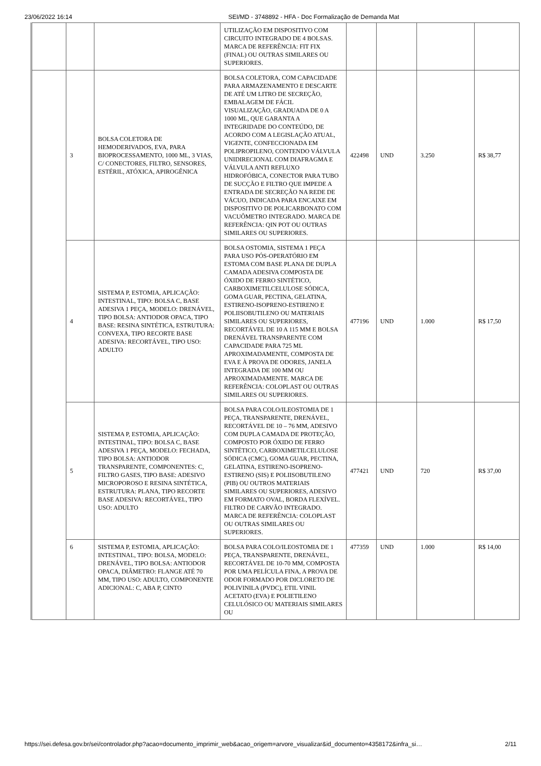23/06/2022 16:14 SEI/MD - 3748892 - HFA - Doc Formalização de Demanda Mat
| | | | UTILIZAÇÃO EM DISPOSITIVO COM CIRCUITO INTEGRADO DE 4 BOLSAS. MARCA DE REFERÊNCIA: FIT FIX (FINAL) OU OUTRAS SIMILARES OU SUPERIORES. | | | | |
| | 3 | BOLSA COLETORA DE HEMODERIVADOS, EVA, PARA BIOPROCESSAMENTO, 1000 ML, 3 VIAS, C/ CONECTORES, FILTRO, SENSORES, ESTÉRIL, ATÓXICA, APIROGÊNICA | BOLSA COLETORA, COM CAPACIDADE PARA ARMAZENAMENTO E DESCARTE DE ATÉ UM LITRO DE SECREÇÃO, EMBALAGEM DE FÁCIL VISUALIZAÇÃO, GRADUADA DE 0 A 1000 ML, QUE GARANTA A INTEGRIDADE DO CONTEÚDO, DE ACORDO COM A LEGISLAÇÃO ATUAL, VIGENTE, CONFECCIONADA EM POLIPROPILENO, CONTENDO VÁLVULA UNIDIRECIONAL COM DIAFRAGMA E VÁLVULA ANTI REFLUXO HIDROFÓBICA, CONECTOR PARA TUBO DE SUCÇÃO E FILTRO QUE IMPEDE A ENTRADA DE SECREÇÃO NA REDE DE VÁCUO, INDICADA PARA ENCAIXE EM DISPOSITIVO DE POLICARBONATO COM VACUÔMETRO INTEGRADO. MARCA DE REFERÊNCIA: QIN POT OU OUTRAS SIMILARES OU SUPERIORES. | 422498 | UND | 3.250 | R$ 38,77 |
| | 4 | SISTEMA P, ESTOMIA, APLICAÇÃO: INTESTINAL, TIPO: BOLSA C, BASE ADESIVA 1 PEÇA, MODELO: DRENÁVEL, TIPO BOLSA: ANTIODOR OPACA, TIPO BASE: RESINA SINTÉTICA, ESTRUTURA: CONVEXA, TIPO RECORTE BASE ADESIVA: RECORTÁVEL, TIPO USO: ADULTO | BOLSA OSTOMIA, SISTEMA 1 PEÇA PARA USO PÓS-OPERATÓRIO EM ESTOMA COM BASE PLANA DE DUPLA CAMADA ADESIVA COMPOSTA DE ÓXIDO DE FERRO SINTÉTICO, CARBOXIMETILCELULOSE SÓDICA, GOMA GUAR, PECTINA, GELATINA, ESTIRENO-ISOPRENO-ESTIRENO E POLIISOBUTILENO OU MATERIAIS SIMILARES OU SUPERIORES, RECORTÁVEL DE 10 A 115 MM E BOLSA DRENÁVEL TRANSPARENTE COM CAPACIDADE PARA 725 ML APROXIMADAMENTE, COMPOSTA DE EVA E À PROVA DE ODORES, JANELA INTEGRADA DE 100 MM OU APROXIMADAMENTE. MARCA DE REFERÊNCIA: COLOPLAST OU OUTRAS SIMILARES OU SUPERIORES. | 477196 | UND | 1.000 | R$ 17,50 |
| | 5 | SISTEMA P, ESTOMIA, APLICAÇÃO: INTESTINAL, TIPO: BOLSA C, BASE ADESIVA 1 PEÇA, MODELO: FECHADA, TIPO BOLSA: ANTIODOR TRANSPARENTE, COMPONENTES: C, FILTRO GASES, TIPO BASE: ADESIVO MICROPOROSO E RESINA SINTÉTICA, ESTRUTURA: PLANA, TIPO RECORTE BASE ADESIVA: RECORTÁVEL, TIPO USO: ADULTO | BOLSA PARA COLO/ILEOSTOMIA DE 1 PEÇA, TRANSPARENTE, DRENÁVEL, RECORTÁVEL DE 10 – 76 MM, ADESIVO COM DUPLA CAMADA DE PROTEÇÃO, COMPOSTO POR ÓXIDO DE FERRO SINTÉTICO, CARBOXIMETILCELULOSE SÓDICA (CMC), GOMA GUAR, PECTINA, GELATINA, ESTIRENO-ISOPRENO-ESTIRENO (SIS) E POLIISOBUTILENO (PIB) OU OUTROS MATERIAIS SIMILARES OU SUPERIORES, ADESIVO EM FORMATO OVAL, BORDA FLEXÍVEL. FILTRO DE CARVÃO INTEGRADO. MARCA DE REFERÊNCIA: COLOPLAST OU OUTRAS SIMILARES OU SUPERIORES. | 477421 | UND | 720 | R$ 37,00 |
| | 6 | SISTEMA P, ESTOMIA, APLICAÇÃO: INTESTINAL, TIPO: BOLSA, MODELO: DRENÁVEL, TIPO BOLSA: ANTIODOR OPACA, DIÂMETRO: FLANGE ATÉ 70 MM, TIPO USO: ADULTO, COMPONENTE ADICIONAL: C, ABA P, CINTO | BOLSA PARA COLO/ILEOSTOMIA DE 1 PEÇA, TRANSPARENTE, DRENÁVEL, RECORTÁVEL DE 10-70 MM, COMPOSTA POR UMA PELÍCULA FINA, A PROVA DE ODOR FORMADO POR DICLORETO DE POLIVINILA (PVDC), ETIL VINIL ACETATO (EVA) E POLIETILENO CELULÓSICO OU MATERIAIS SIMILARES OU | 477359 | UND | 1.000 | R$ 14,00 |
https://sei.defesa.gov.br/sei/controlador.php?acao=documento_imprimir_web&acao_origem=arvore_visualizar&id_documento=4358172&infra_si… 2/11